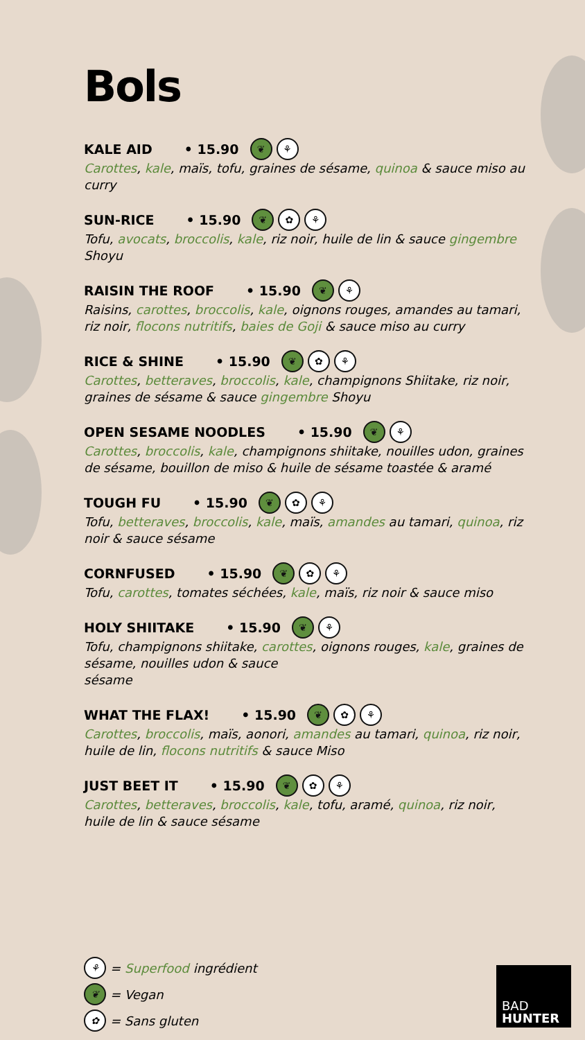Bols
KALE AID • 15.90 ❦ ⚘
Carottes, kale, maïs, tofu, graines de sésame, quinoa & sauce miso au curry
SUN-RICE • 15.90 ❦ ✿ ⚘
Tofu, avocats, broccolis, kale, riz noir, huile de lin & sauce gingembre Shoyu
RAISIN THE ROOF • 15.90 ❦ ⚘
Raisins, carottes, broccolis, kale, oignons rouges, amandes au tamari, riz noir, flocons nutritifs, baies de Goji & sauce miso au curry
RICE & SHINE • 15.90 ❦ ✿ ⚘
Carottes, betteraves, broccolis, kale, champignons Shiitake, riz noir, graines de sésame & sauce gingembre Shoyu
OPEN SESAME NOODLES • 15.90 ❦ ⚘
Carottes, broccolis, kale, champignons shiitake, nouilles udon, graines de sésame, bouillon de miso & huile de sésame toastée & aramé
TOUGH FU • 15.90 ❦ ✿ ⚘
Tofu, betteraves, broccolis, kale, maïs, amandes au tamari, quinoa, riz noir & sauce sésame
CORNFUSED • 15.90 ❦ ✿ ⚘
Tofu, carottes, tomates séchées, kale, maïs, riz noir & sauce miso
HOLY SHIITAKE • 15.90 ❦ ⚘
Tofu, champignons shiitake, carottes, oignons rouges, kale, graines de sésame, nouilles udon & sauce
sésame
WHAT THE FLAX! • 15.90 ❦ ✿ ⚘
Carottes, broccolis, maïs, aonori, amandes au tamari, quinoa, riz noir, huile de lin, flocons nutritifs & sauce Miso
JUST BEET IT • 15.90 ❦ ✿ ⚘
Carottes, betteraves, broccolis, kale, tofu, aramé, quinoa, riz noir, huile de lin & sauce sésame
⚘ = Superfood ingrédient
❦ = Vegan
✿ = Sans gluten
BAD
HUNTER